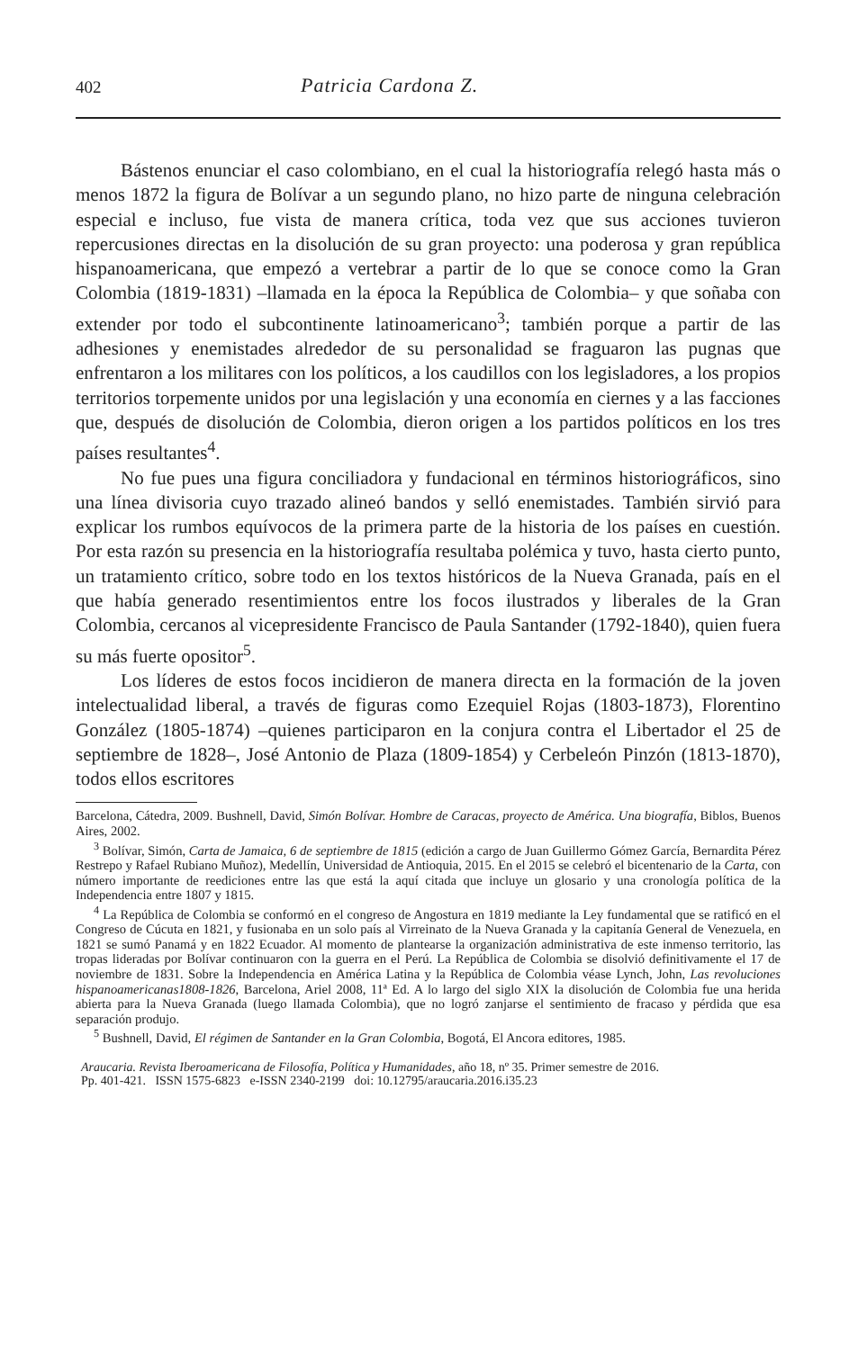402 Patricia Cardona Z.
Bástenos enunciar el caso colombiano, en el cual la historiografía relegó hasta más o menos 1872 la figura de Bolívar a un segundo plano, no hizo parte de ninguna celebración especial e incluso, fue vista de manera crítica, toda vez que sus acciones tuvieron repercusiones directas en la disolución de su gran proyecto: una poderosa y gran república hispanoamericana, que empezó a vertebrar a partir de lo que se conoce como la Gran Colombia (1819-1831) –llamada en la época la República de Colombia– y que soñaba con extender por todo el subcontinente latinoamericano<sup>3</sup>; también porque a partir de las adhesiones y enemistades alrededor de su personalidad se fraguaron las pugnas que enfrentaron a los militares con los políticos, a los caudillos con los legisladores, a los propios territorios torpemente unidos por una legislación y una economía en ciernes y a las facciones que, después de disolución de Colombia, dieron origen a los partidos políticos en los tres países resultantes<sup>4</sup>.
No fue pues una figura conciliadora y fundacional en términos historiográficos, sino una línea divisoria cuyo trazado alineó bandos y selló enemistades. También sirvió para explicar los rumbos equívocos de la primera parte de la historia de los países en cuestión. Por esta razón su presencia en la historiografía resultaba polémica y tuvo, hasta cierto punto, un tratamiento crítico, sobre todo en los textos históricos de la Nueva Granada, país en el que había generado resentimientos entre los focos ilustrados y liberales de la Gran Colombia, cercanos al vicepresidente Francisco de Paula Santander (1792-1840), quien fuera su más fuerte opositor<sup>5</sup>.
Los líderes de estos focos incidieron de manera directa en la formación de la joven intelectualidad liberal, a través de figuras como Ezequiel Rojas (1803-1873), Florentino González (1805-1874) –quienes participaron en la conjura contra el Libertador el 25 de septiembre de 1828–, José Antonio de Plaza (1809-1854) y Cerbeleón Pinzón (1813-1870), todos ellos escritores
Barcelona, Cátedra, 2009. Bushnell, David, Simón Bolívar. Hombre de Caracas, proyecto de América. Una biografía, Biblos, Buenos Aires, 2002.
<sup>3</sup> Bolívar, Simón, Carta de Jamaica, 6 de septiembre de 1815 (edición a cargo de Juan Guillermo Gómez García, Bernardita Pérez Restrepo y Rafael Rubiano Muñoz), Medellín, Universidad de Antioquia, 2015. En el 2015 se celebró el bicentenario de la Carta, con número importante de reediciones entre las que está la aquí citada que incluye un glosario y una cronología política de la Independencia entre 1807 y 1815.
<sup>4</sup> La República de Colombia se conformó en el congreso de Angostura en 1819 mediante la Ley fundamental que se ratificó en el Congreso de Cúcuta en 1821, y fusionaba en un solo país al Virreinato de la Nueva Granada y la capitanía General de Venezuela, en 1821 se sumó Panamá y en 1822 Ecuador. Al momento de plantearse la organización administrativa de este inmenso territorio, las tropas lideradas por Bolívar continuaron con la guerra en el Perú. La República de Colombia se disolvió definitivamente el 17 de noviembre de 1831. Sobre la Independencia en América Latina y la República de Colombia véase Lynch, John, Las revoluciones hispanoamericanas1808-1826, Barcelona, Ariel 2008, 11ª Ed. A lo largo del siglo XIX la disolución de Colombia fue una herida abierta para la Nueva Granada (luego llamada Colombia), que no logró zanjarse el sentimiento de fracaso y pérdida que esa separación produjo.
<sup>5</sup> Bushnell, David, El régimen de Santander en la Gran Colombia, Bogotá, El Ancora editores, 1985.
Araucaria. Revista Iberoamericana de Filosofía, Política y Humanidades, año 18, nº 35. Primer semestre de 2016.
Pp. 401-421. ISSN 1575-6823 e-ISSN 2340-2199 doi: 10.12795/araucaria.2016.i35.23